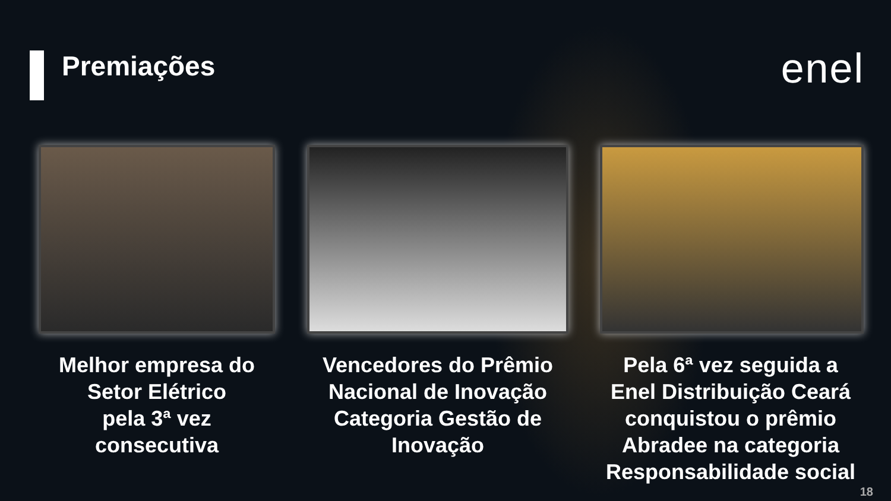Premiações
enel
Melhor empresa do
Setor Elétrico
pela 3ª vez
consecutiva
Vencedores do Prêmio
Nacional de Inovação
Categoria Gestão de
Inovação
Pela 6ª vez seguida a
Enel Distribuição Ceará
conquistou o prêmio
Abradee na categoria
Responsabilidade social
18